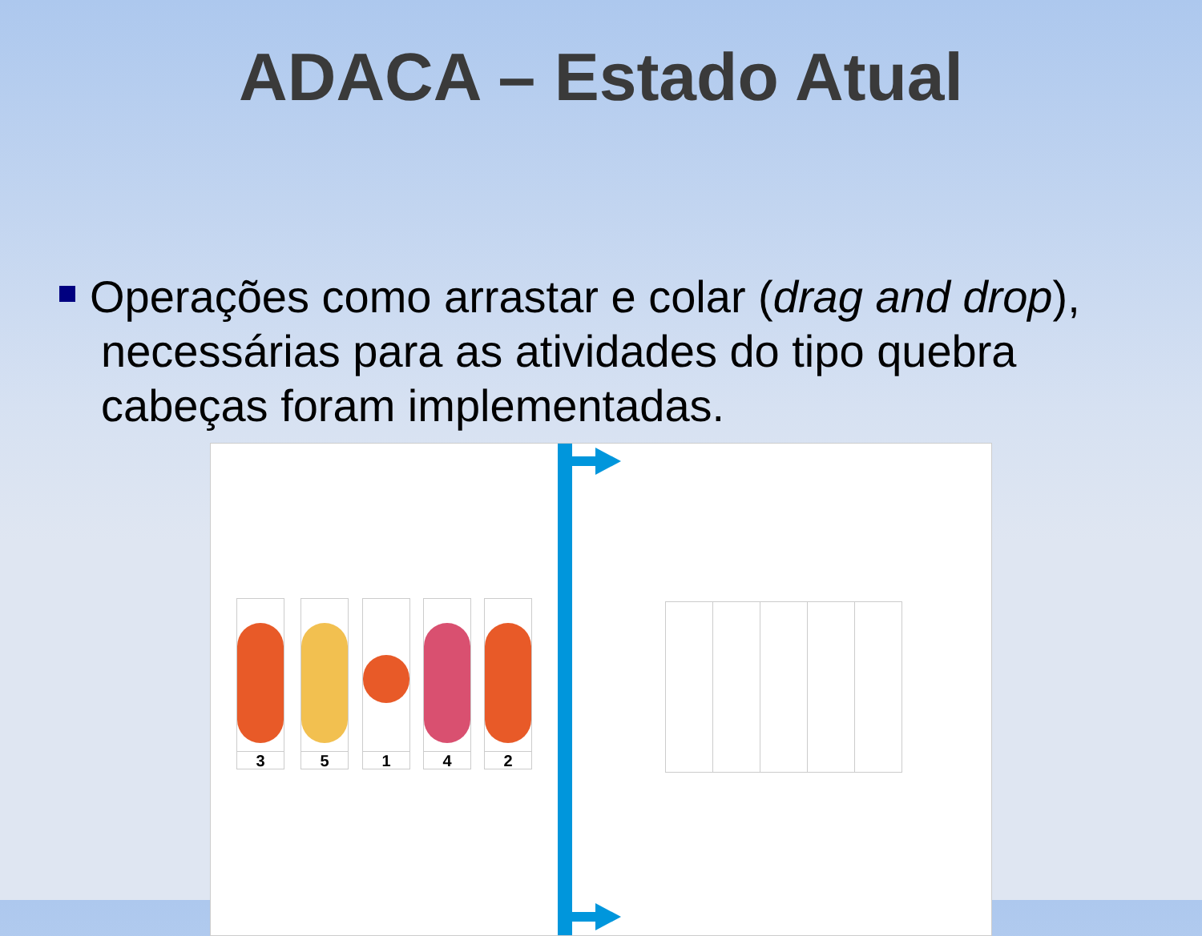ADACA – Estado Atual
Operações como arrastar e colar (drag and drop), necessárias para as atividades do tipo quebra cabeças foram implementadas.
3 5 1 4 2